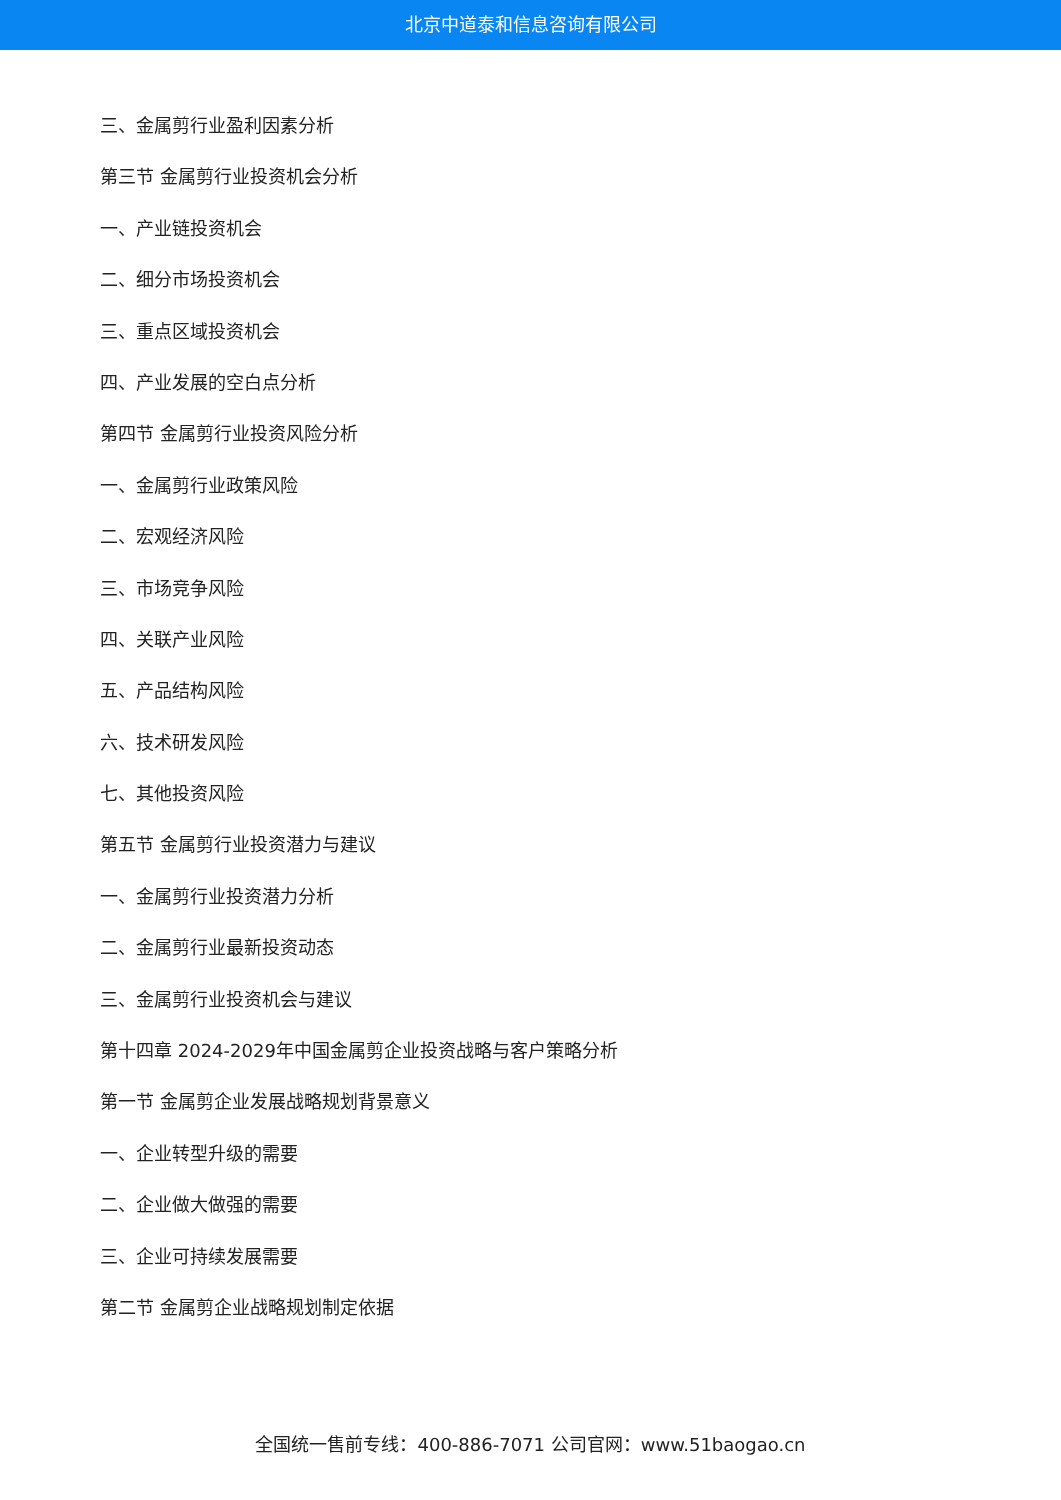北京中道泰和信息咨询有限公司
三、金属剪行业盈利因素分析
第三节 金属剪行业投资机会分析
一、产业链投资机会
二、细分市场投资机会
三、重点区域投资机会
四、产业发展的空白点分析
第四节 金属剪行业投资风险分析
一、金属剪行业政策风险
二、宏观经济风险
三、市场竞争风险
四、关联产业风险
五、产品结构风险
六、技术研发风险
七、其他投资风险
第五节 金属剪行业投资潜力与建议
一、金属剪行业投资潜力分析
二、金属剪行业最新投资动态
三、金属剪行业投资机会与建议
第十四章 2024-2029年中国金属剪企业投资战略与客户策略分析
第一节 金属剪企业发展战略规划背景意义
一、企业转型升级的需要
二、企业做大做强的需要
三、企业可持续发展需要
第二节 金属剪企业战略规划制定依据
全国统一售前专线：400-886-7071 公司官网：www.51baogao.cn